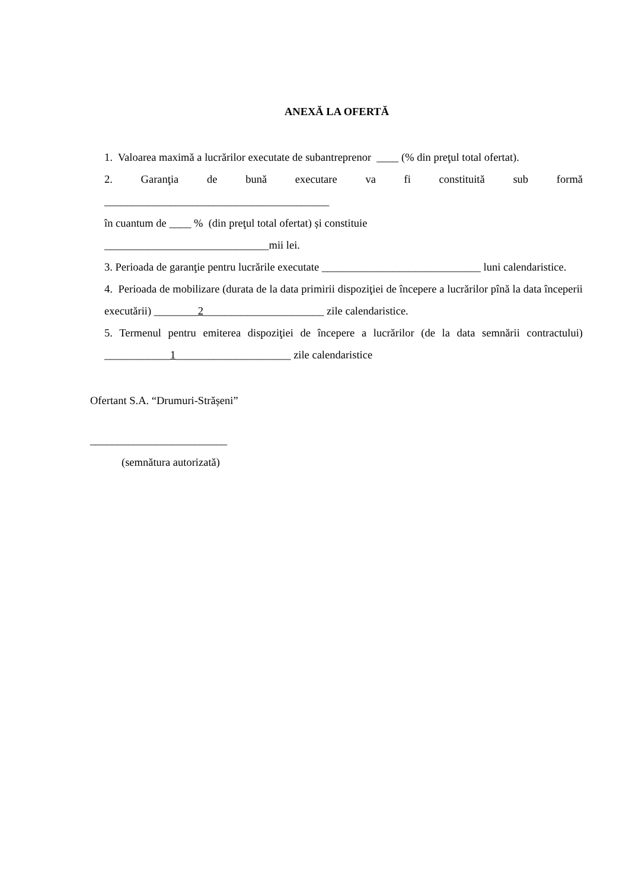ANEXĂ LA OFERTĂ
1. Valoarea maximă a lucrărilor executate de subantreprenor ____ (% din preţul total ofertat).
2. Garanţia de bună executare va fi constituită sub formă
_________________________________________
în cuantum de ____ % (din preţul total ofertat) și constituie
______________________________mii lei.
3. Perioada de garanţie pentru lucrările executate _____________________________ luni calendaristice.
4. Perioada de mobilizare (durata de la data primirii dispoziţiei de începere a lucrărilor pînă la data începerii executării) ________2______________________ zile calendaristice.
5. Termenul pentru emiterea dispoziţiei de începere a lucrărilor (de la data semnării contractului) ____________1_____________________ zile calendaristice
Ofertant S.A. “Drumuri-Strășeni”
_________________________
(semnătura autorizată)